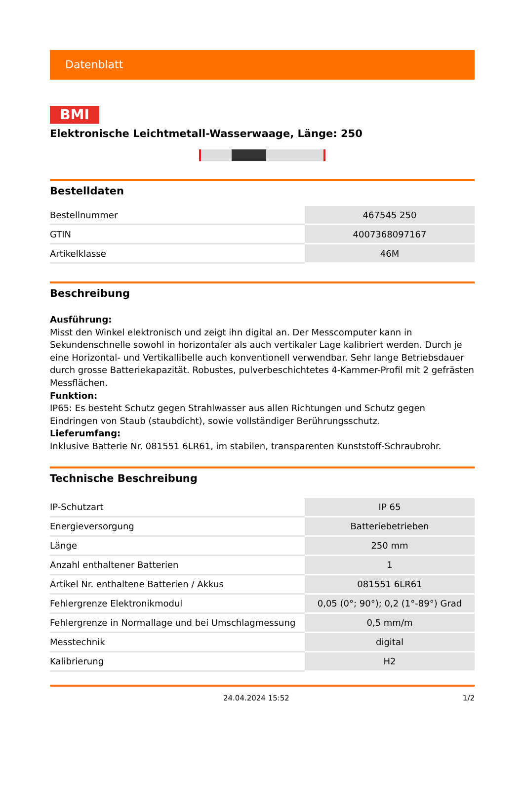Datenblatt
BMI
Elektronische Leichtmetall-Wasserwaage, Länge: 250
Bestelldaten
| Bestellnummer | 467545 250 |
| GTIN | 4007368097167 |
| Artikelklasse | 46M |
Beschreibung
Ausführung:
Misst den Winkel elektronisch und zeigt ihn digital an. Der Messcomputer kann in Sekundenschnelle sowohl in horizontaler als auch vertikaler Lage kalibriert werden. Durch je eine Horizontal- und Vertikallibelle auch konventionell verwendbar. Sehr lange Betriebsdauer durch grosse Batteriekapazität. Robustes, pulverbeschichtetes 4-Kammer-Profil mit 2 gefrästen Messflächen.
Funktion:
IP65: Es besteht Schutz gegen Strahlwasser aus allen Richtungen und Schutz gegen Eindringen von Staub (staubdicht), sowie vollständiger Berührungsschutz.
Lieferumfang:
Inklusive Batterie Nr. 081551 6LR61, im stabilen, transparenten Kunststoff-Schraubrohr.
Technische Beschreibung
| IP-Schutzart | IP 65 |
| Energieversorgung | Batteriebetrieben |
| Länge | 250 mm |
| Anzahl enthaltener Batterien | 1 |
| Artikel Nr. enthaltene Batterien / Akkus | 081551 6LR61 |
| Fehlergrenze Elektronikmodul | 0,05 (0°; 90°); 0,2 (1°-89°) Grad |
| Fehlergrenze in Normallage und bei Umschlagmessung | 0,5 mm/m |
| Messtechnik | digital |
| Kalibrierung | H2 |
24.04.2024 15:52 1/2